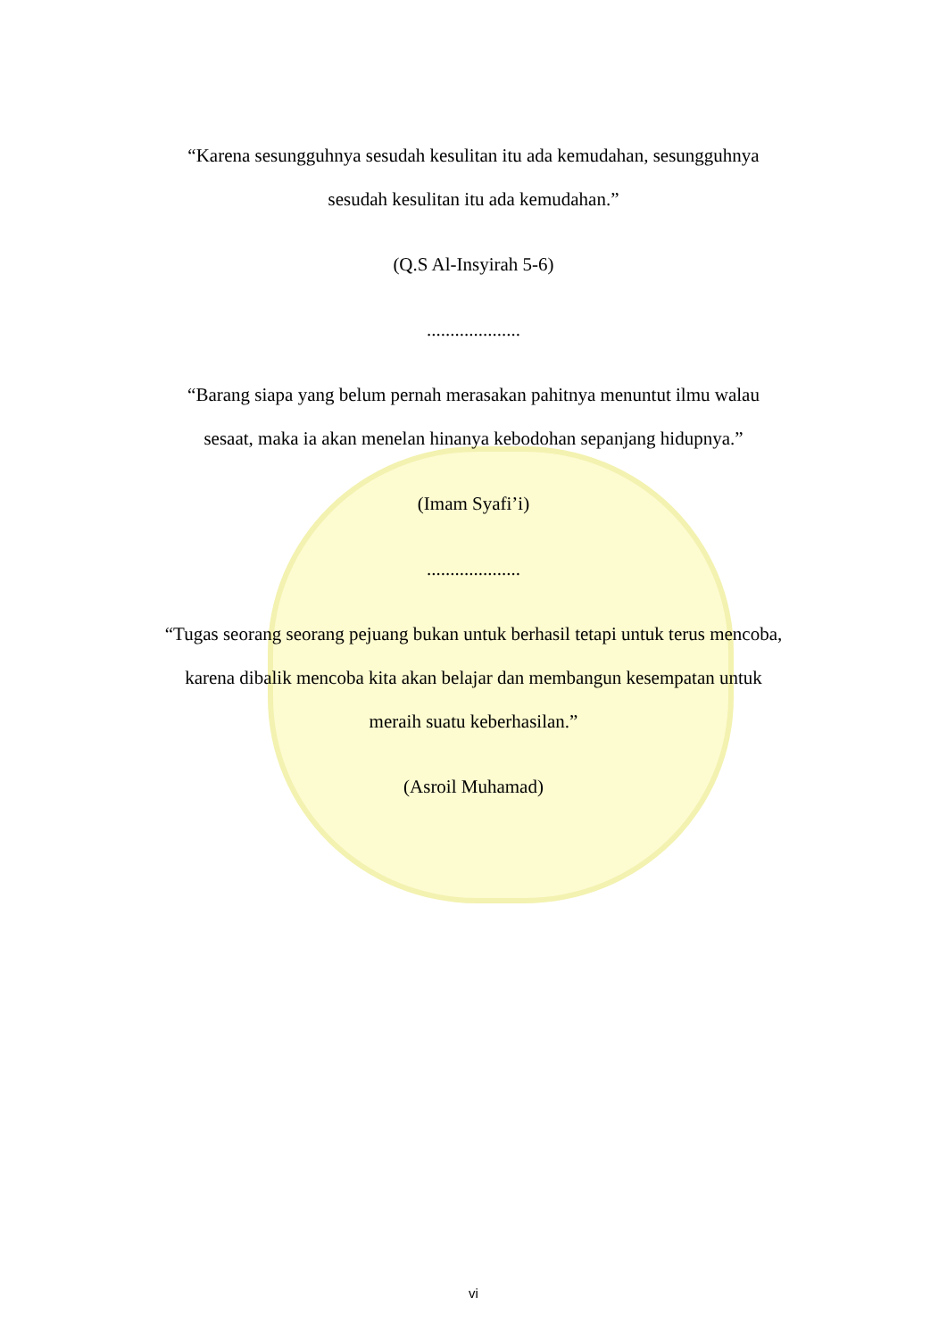“Karena sesungguhnya sesudah kesulitan itu ada kemudahan, sesungguhnya
sesudah kesulitan itu ada kemudahan.”
(Q.S Al-Insyirah 5-6)
....................
“Barang siapa yang belum pernah merasakan pahitnya menuntut ilmu walau
sesaat, maka ia akan menelan hinanya kebodohan sepanjang hidupnya.”
(Imam Syafi’i)
....................
“Tugas seorang seorang pejuang bukan untuk berhasil tetapi untuk terus mencoba,
karena dibalik mencoba kita akan belajar dan membangun kesempatan untuk
meraih suatu keberhasilan.”
(Asroil Muhamad)
vi